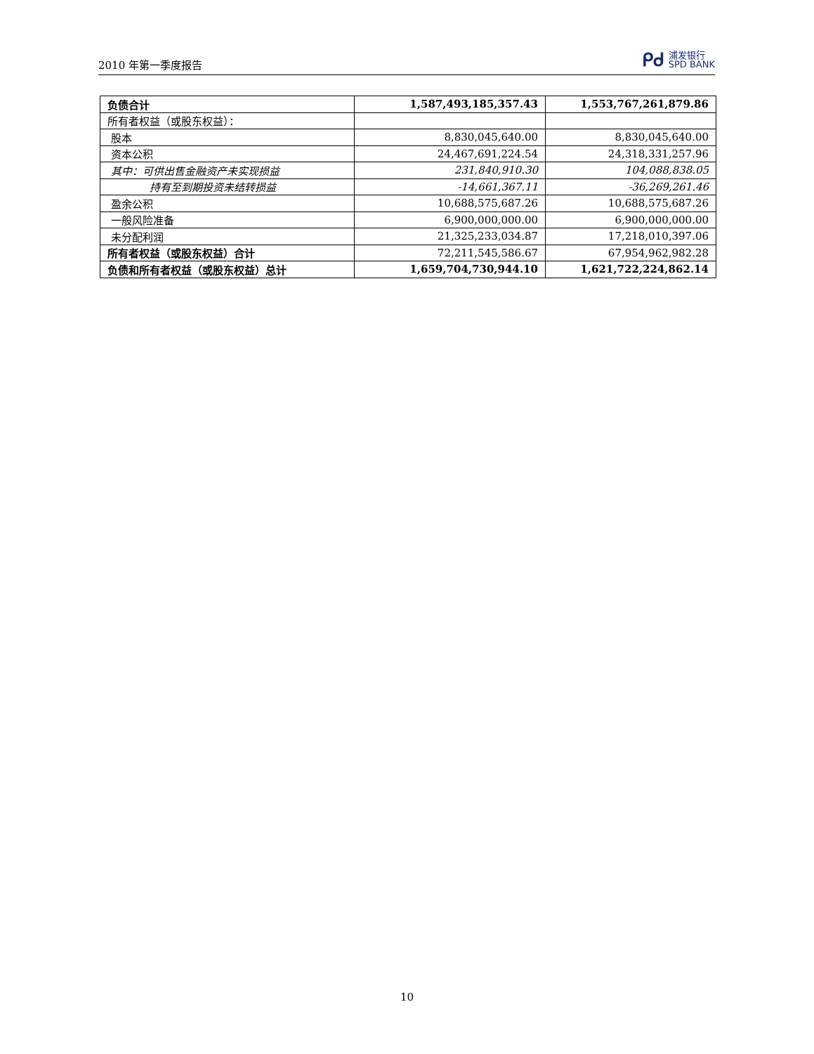2010 年第一季度报告
ᑭᑯ
浦发银行
SPD BANK
| 负债合计 | 1,587,493,185,357.43 | 1,553,767,261,879.86 |
| 所有者权益（或股东权益）： | | |
| 股本 | 8,830,045,640.00 | 8,830,045,640.00 |
| 资本公积 | 24,467,691,224.54 | 24,318,331,257.96 |
| 其中：可供出售金融资产未实现损益 | 231,840,910.30 | 104,088,838.05 |
| 持有至到期投资未结转损益 | -14,661,367.11 | -36,269,261.46 |
| 盈余公积 | 10,688,575,687.26 | 10,688,575,687.26 |
| 一般风险准备 | 6,900,000,000.00 | 6,900,000,000.00 |
| 未分配利润 | 21,325,233,034.87 | 17,218,010,397.06 |
| 所有者权益（或股东权益）合计 | 72,211,545,586.67 | 67,954,962,982.28 |
| 负债和所有者权益（或股东权益）总计 | 1,659,704,730,944.10 | 1,621,722,224,862.14 |
10